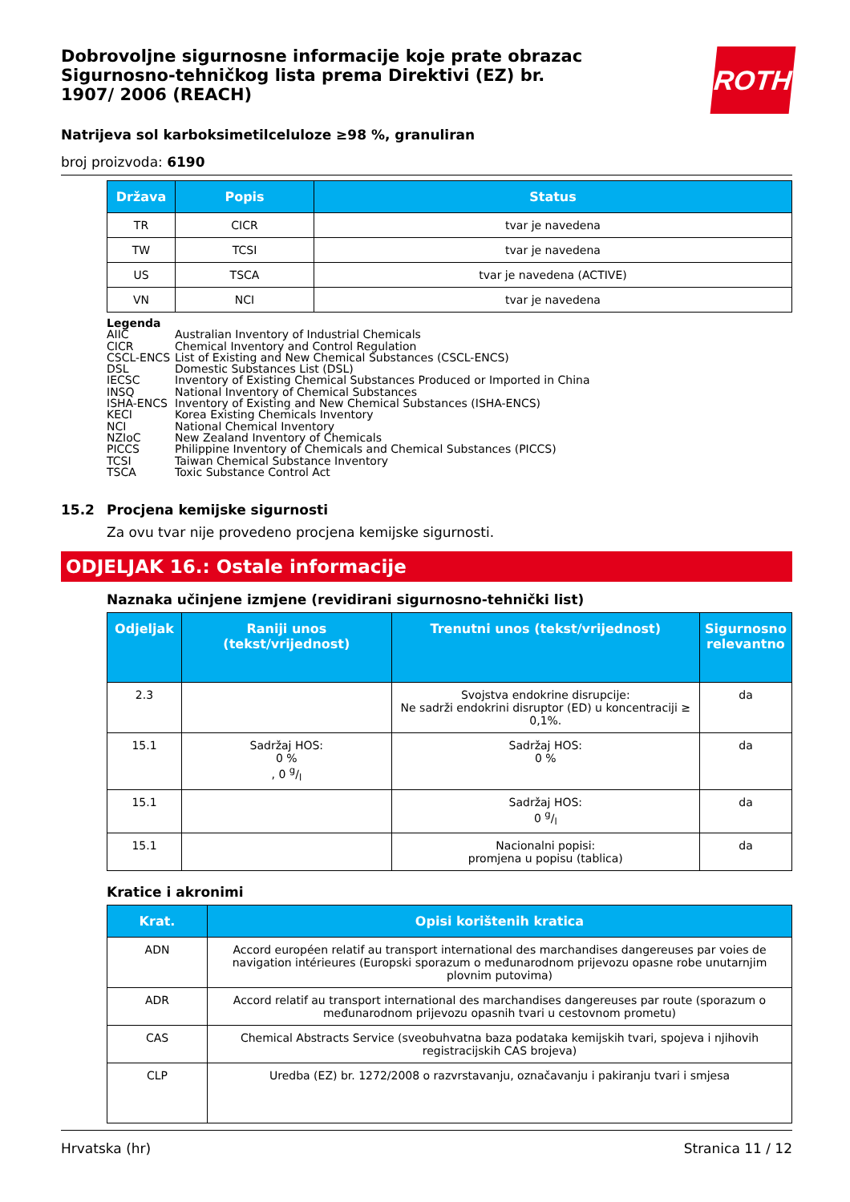Dobrovoljne sigurnosne informacije koje prate obrazac Sigurnosno-tehničkog lista prema Direktivi (EZ) br. 1907/ 2006 (REACH)
ROTH
Natrijeva sol karboksimetilceluloze ≥98 %, granuliran
broj proizvoda: 6190
| Država | Popis | Status |
| --- | --- | --- |
| TR | CICR | tvar je navedena |
| TW | TCSI | tvar je navedena |
| US | TSCA | tvar je navedena (ACTIVE) |
| VN | NCI | tvar je navedena |
Legenda
AIIC Australian Inventory of Industrial Chemicals
CICR Chemical Inventory and Control Regulation
CSCL-ENCS List of Existing and New Chemical Substances (CSCL-ENCS)
DSL Domestic Substances List (DSL)
IECSC Inventory of Existing Chemical Substances Produced or Imported in China
INSQ National Inventory of Chemical Substances
ISHA-ENCS Inventory of Existing and New Chemical Substances (ISHA-ENCS)
KECI Korea Existing Chemicals Inventory
NCI National Chemical Inventory
NZIoC New Zealand Inventory of Chemicals
PICCS Philippine Inventory of Chemicals and Chemical Substances (PICCS)
TCSI Taiwan Chemical Substance Inventory
TSCA Toxic Substance Control Act
15.2 Procjena kemijske sigurnosti
Za ovu tvar nije provedeno procjena kemijske sigurnosti.
ODJELJAK 16.: Ostale informacije
Naznaka učinjene izmjene (revidirani sigurnosno-tehnički list)
| Odjeljak | Raniji unos (tekst/vrijednost) | Trenutni unos (tekst/vrijednost) | Sigurnosno relevantno |
| --- | --- | --- | --- |
| 2.3 | | Svojstva endokrine disrupcije: Ne sadrži endokrini disruptor (ED) u koncentraciji ≥ 0,1%. | da |
| 15.1 | Sadržaj HOS: 0 % , 0 g/l | Sadržaj HOS: 0 % | da |
| 15.1 | | Sadržaj HOS: 0 g/l | da |
| 15.1 | | Nacionalni popisi: promjena u popisu (tablica) | da |
Kratice i akronimi
| Krat. | Opisi korištenih kratica |
| --- | --- |
| ADN | Accord européen relatif au transport international des marchandises dangereuses par voies de navigation intérieures (Europski sporazum o međunarodnom prijevozu opasne robe unutarnjim plovnim putovima) |
| ADR | Accord relatif au transport international des marchandises dangereuses par route (sporazum o međunarodnom prijevozu opasnih tvari u cestovnom prometu) |
| CAS | Chemical Abstracts Service (sveobuhvatna baza podataka kemijskih tvari, spojeva i njihovih registracijskih CAS brojeva) |
| CLP | Uredba (EZ) br. 1272/2008 o razvrstavanju, označavanju i pakiranju tvari i smjesa |
Hrvatska (hr) Stranica 11 / 12